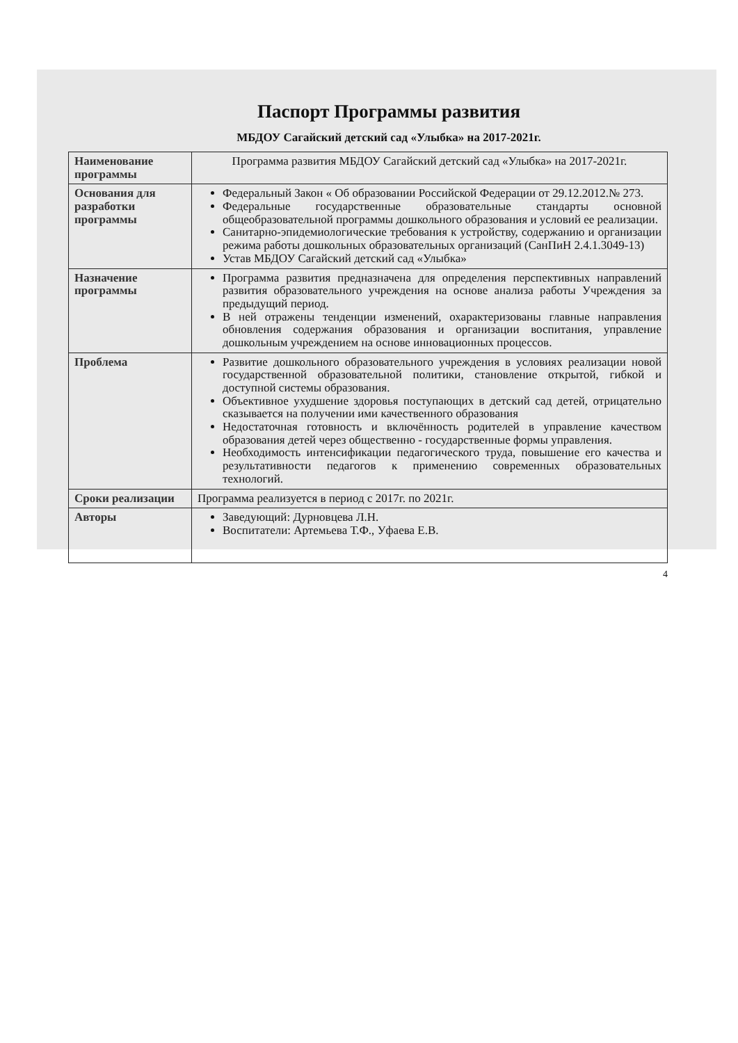Паспорт Программы развития
МБДОУ Сагайский детский сад «Улыбка» на 2017-2021г.
| Наименование программы | Программа развития МБДОУ Сагайский детский сад «Улыбка» на 2017-2021г. |
| Основания для разработки программы | Федеральный Закон « Об образовании Российской Федерации от 29.12.2012.№ 273. Федеральные государственные образовательные стандарты основной общеобразовательной программы дошкольного образования и условий ее реализации. Санитарно-эпидемиологические требования к устройству, содержанию и организации режима работы дошкольных образовательных организаций (СанПиН 2.4.1.3049-13) Устав МБДОУ Сагайский детский сад «Улыбка» |
| Назначение программы | Программа развития предназначена для определения перспективных направлений развития образовательного учреждения на основе анализа работы Учреждения за предыдущий период. В ней отражены тенденции изменений, охарактеризованы главные направления обновления содержания образования и организации воспитания, управление дошкольным учреждением на основе инновационных процессов. |
| Проблема | Развитие дошкольного образовательного учреждения в условиях реализации новой государственной образовательной политики, становление открытой, гибкой и доступной системы образования. Объективное ухудшение здоровья поступающих в детский сад детей, отрицательно сказывается на получении ими качественного образования Недостаточная готовность и включённость родителей в управление качеством образования детей через общественно - государственные формы управления. Необходимость интенсификации педагогического труда, повышение его качества и результативности педагогов к применению современных образовательных технологий. |
| Сроки реализации | Программа реализуется в период с 2017г. по 2021г. |
| Авторы | Заведующий: Дурновцева Л.Н. Воспитатели: Артемьева Т.Ф., Уфаева Е.В. |
4